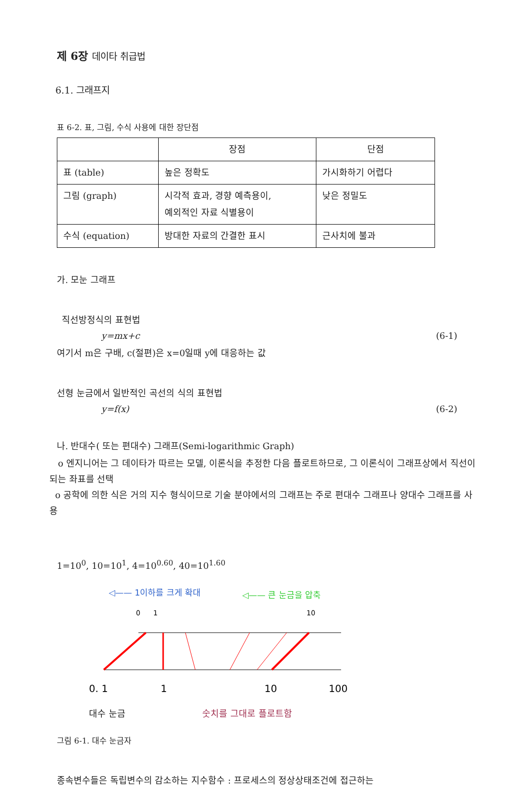제 6장 데이타 취급법
6.1. 그래프지
표 6-2. 표, 그림, 수식 사용에 대한 장단점
| | 장점 | 단점 |
| 표 (table) | 높은 정확도 | 가시화하기 어렵다 |
| 그림 (graph) | 시각적 효과, 경향 예측용이, 예외적인 자료 식별용이 | 낮은 정밀도 |
| 수식 (equation) | 방대한 자료의 간결한 표시 | 근사치에 불과 |
가. 모눈 그래프
직선방정식의 표현법
y=mx+c (6-1)
여기서 m은 구배, c(절편)은 x=0일때 y에 대응하는 값
선형 눈금에서 일반적인 곡선의 식의 표현법
y=f(x) (6-2)
나. 반대수( 또는 편대수) 그래프(Semi-logarithmic Graph)
o 엔지니어는 그 데이타가 따르는 모델, 이론식을 추정한 다음 플로트하므로, 그 이론식이 그래프상에서 직선이 되는 좌표를 선택
o 공학에 의한 식은 거의 지수 형식이므로 기술 분야에서의 그래프는 주로 편대수 그래프나 양대수 그래프를 사용
1=10<sup>0</sup>, 10=10<sup>1</sup>, 4=10<sup>0.60</sup>, 40=10<sup>1.60</sup>
◁—— 1이하를 크게 확대
◁—— 큰 눈금을 압축
0
1
10
0. 1
1
10
100
대수 눈금 숫치를 그대로 플로트함
그림 6-1. 대수 눈금자
종속변수들은 독립변수의 감소하는 지수함수 : 프로세스의 정상상태조건에 접근하는